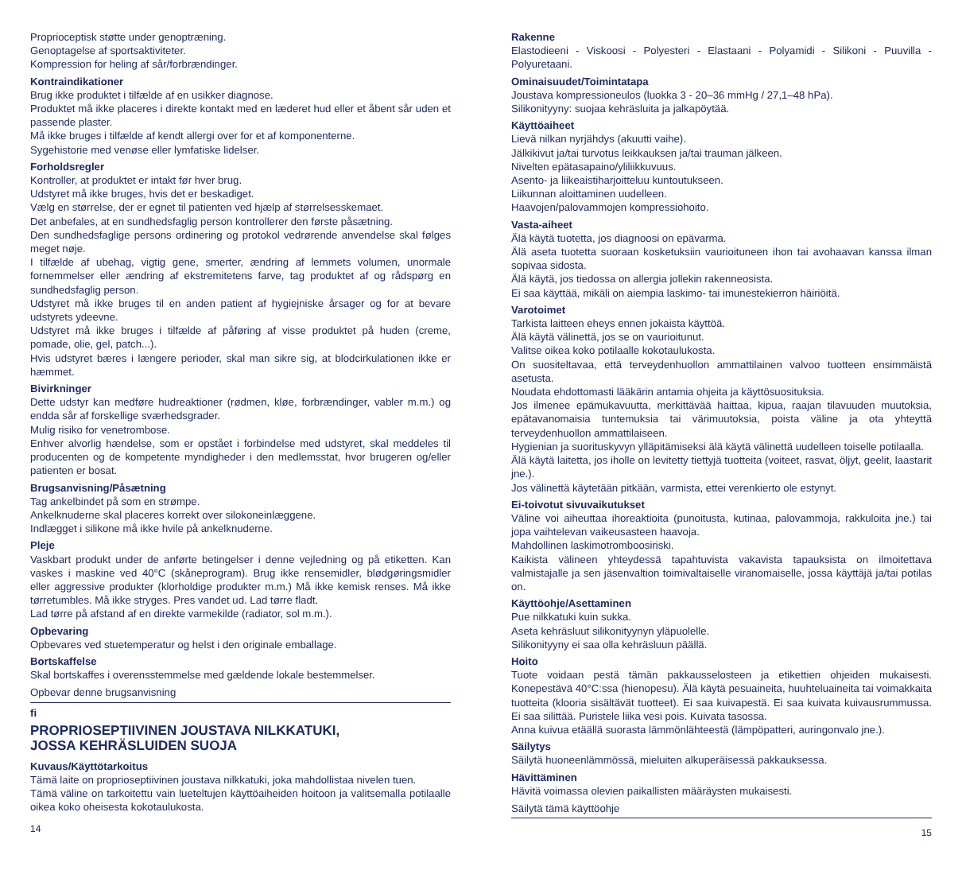Proprioceptisk støtte under genoptræning.
Genoptagelse af sportsaktiviteter.
Kompression for heling af sår/forbrændinger.
Kontraindikationer
Brug ikke produktet i tilfælde af en usikker diagnose.
Produktet må ikke placeres i direkte kontakt med en læderet hud eller et åbent sår uden et passende plaster.
Må ikke bruges i tilfælde af kendt allergi over for et af komponenterne.
Sygehistorie med venøse eller lymfatiske lidelser.
Forholdsregler
Kontroller, at produktet er intakt før hver brug.
Udstyret må ikke bruges, hvis det er beskadiget.
Vælg en størrelse, der er egnet til patienten ved hjælp af størrelsesskemaet.
Det anbefales, at en sundhedsfaglig person kontrollerer den første påsætning.
Den sundhedsfaglige persons ordinering og protokol vedrørende anvendelse skal følges meget nøje.
I tilfælde af ubehag, vigtig gene, smerter, ændring af lemmets volumen, unormale fornemmelser eller ændring af ekstremitetens farve, tag produktet af og rådspørg en sundhedsfaglig person.
Udstyret må ikke bruges til en anden patient af hygiejniske årsager og for at bevare udstyrets ydeevne.
Udstyret må ikke bruges i tilfælde af påføring af visse produktet på huden (creme, pomade, olie, gel, patch...).
Hvis udstyret bæres i længere perioder, skal man sikre sig, at blodcirkulationen ikke er hæmmet.
Bivirkninger
Dette udstyr kan medføre hudreaktioner (rødmen, kløe, forbrændinger, vabler m.m.) og endda sår af forskellige sværhedsgrader.
Mulig risiko for venetrombose.
Enhver alvorlig hændelse, som er opstået i forbindelse med udstyret, skal meddeles til producenten og de kompetente myndigheder i den medlemsstat, hvor brugeren og/eller patienten er bosat.
Brugsanvisning/Påsætning
Tag ankelbindet på som en strømpe.
Ankelknuderne skal placeres korrekt over silokoneinlæggene.
Indlægget i silikone må ikke hvile på ankelknuderne.
Pleje
Vaskbart produkt under de anførte betingelser i denne vejledning og på etiketten. Kan vaskes i maskine ved 40°C (skåneprogram). Brug ikke rensemidler, blødgøringsmidler eller aggressive produkter (klorholdige produkter m.m.) Må ikke kemisk renses. Må ikke tørretumbles. Må ikke stryges. Pres vandet ud. Lad tørre fladt.
Lad tørre på afstand af en direkte varmekilde (radiator, sol m.m.).
Opbevaring
Opbevares ved stuetemperatur og helst i den originale emballage.
Bortskaffelse
Skal bortskaffes i overensstemmelse med gældende lokale bestemmelser.
Opbevar denne brugsanvisning
fi
PROPRIOSEPTIIVINEN JOUSTAVA NILKKATUKI,
JOSSA KEHRÄSLUIDEN SUOJA
Kuvaus/Käyttötarkoitus
Tämä laite on proprioseptiivinen joustava nilkkatuki, joka mahdollistaa nivelen tuen.
Tämä väline on tarkoitettu vain lueteltujen käyttöaiheiden hoitoon ja valitsemalla potilaalle oikea koko oheisesta kokotaulukosta.
14
Rakenne
Elastodieeni - Viskoosi - Polyesteri - Elastaani - Polyamidi - Silikoni - Puuvilla - Polyuretaani.
Ominaisuudet/Toimintatapa
Joustava kompressioneulos (luokka 3 - 20–36 mmHg / 27,1–48 hPa).
Silikonityyny: suojaa kehräsluita ja jalkapöytää.
Käyttöaiheet
Lievä nilkan nyrjähdys (akuutti vaihe).
Jälkikivut ja/tai turvotus leikkauksen ja/tai trauman jälkeen.
Nivelten epätasapaino/yliliikkuvuus.
Asento- ja liikeaistiharjoitteluu kuntoutukseen.
Liikunnan aloittaminen uudelleen.
Haavojen/palovammojen kompressiohoito.
Vasta-aiheet
Älä käytä tuotetta, jos diagnoosi on epävarma.
Älä aseta tuotetta suoraan kosketuksiin vaurioituneen ihon tai avohaavan kanssa ilman sopivaa sidosta.
Älä käytä, jos tiedossa on allergia jollekin rakenneosista.
Ei saa käyttää, mikäli on aiempia laskimo- tai imunestekierron häiriöitä.
Varotoimet
Tarkista laitteen eheys ennen jokaista käyttöä.
Älä käytä välinettä, jos se on vaurioitunut.
Valitse oikea koko potilaalle kokotaulukosta.
On suositeltavaa, että terveydenhuollon ammattilainen valvoo tuotteen ensimmäistä asetusta.
Noudata ehdottomasti lääkärin antamia ohjeita ja käyttösuosituksia.
Jos ilmenee epämukavuutta, merkittävää haittaa, kipua, raajan tilavuuden muutoksia, epätavanomaisia tuntemuksia tai värimuutoksia, poista väline ja ota yhteyttä terveydenhuollon ammattilaiseen.
Hygienian ja suorituskyvyn ylläpitämiseksi älä käytä välinettä uudelleen toiselle potilaalla.
Älä käytä laitetta, jos iholle on levitetty tiettyjä tuotteita (voiteet, rasvat, öljyt, geelit, laastarit jne.).
Jos välinettä käytetään pitkään, varmista, ettei verenkierto ole estynyt.
Ei-toivotut sivuvaikutukset
Väline voi aiheuttaa ihoreaktioita (punoitusta, kutinaa, palovammoja, rakkuloita jne.) tai jopa vaihtelevan vaikeusasteen haavoja.
Mahdollinen laskimotromboosiriski.
Kaikista välineen yhteydessä tapahtuvista vakavista tapauksista on ilmoitettava valmistajalle ja sen jäsenvaltion toimivaltaiselle viranomaiselle, jossa käyttäjä ja/tai potilas on.
Käyttöohje/Asettaminen
Pue nilkkatuki kuin sukka.
Aseta kehräsluut silikonityynyn yläpuolelle.
Silikonityyny ei saa olla kehräsluun päällä.
Hoito
Tuote voidaan pestä tämän pakkausselosteen ja etikettien ohjeiden mukaisesti. Konepestävä 40°C:ssa (hienopesu). Älä käytä pesuaineita, huuhteluaineita tai voimakkaita tuotteita (klooria sisältävät tuotteet). Ei saa kuivapestä. Ei saa kuivata kuivausrummussa. Ei saa silittää. Puristele liika vesi pois. Kuivata tasossa.
Anna kuivua etäällä suorasta lämmönlähteestä (lämpöpatteri, auringonvalo jne.).
Säilytys
Säilytä huoneenlämmössä, mieluiten alkuperäisessä pakkauksessa.
Hävittäminen
Hävitä voimassa olevien paikallisten määräysten mukaisesti.
Säilytä tämä käyttöohje
15